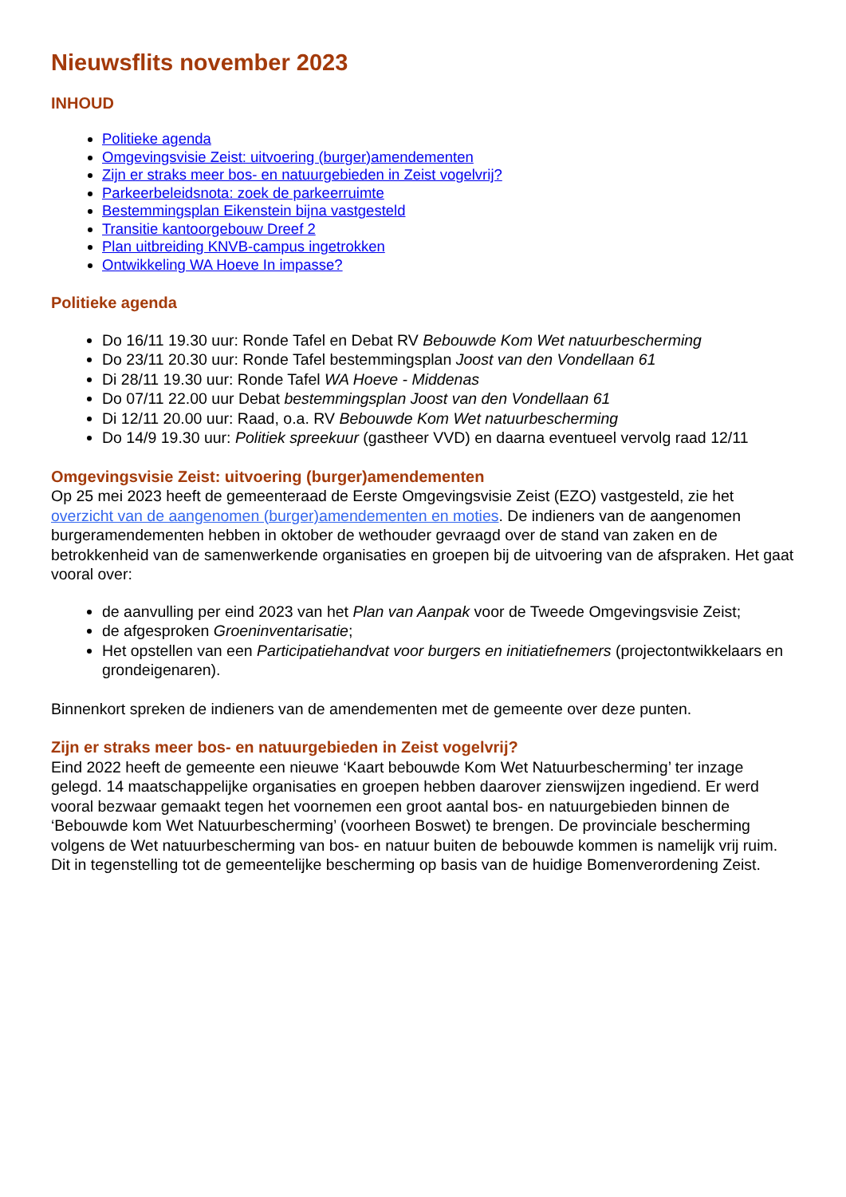Nieuwsflits november 2023
INHOUD
Politieke agenda
Omgevingsvisie Zeist: uitvoering (burger)amendementen
Zijn er straks meer bos- en natuurgebieden in Zeist vogelvrij?
Parkeerbeleidsnota: zoek de parkeerruimte
Bestemmingsplan Eikenstein bijna vastgesteld
Transitie kantoorgebouw Dreef 2
Plan uitbreiding KNVB-campus ingetrokken
Ontwikkeling WA Hoeve In impasse?
Politieke agenda
Do 16/11 19.30 uur: Ronde Tafel en Debat RV Bebouwde Kom Wet natuurbescherming
Do 23/11 20.30 uur: Ronde Tafel bestemmingsplan Joost van den Vondellaan 61
Di 28/11 19.30 uur: Ronde Tafel WA Hoeve - Middenas
Do 07/11 22.00 uur Debat bestemmingsplan Joost van den Vondellaan 61
Di 12/11 20.00 uur: Raad, o.a. RV Bebouwde Kom Wet natuurbescherming
Do 14/9 19.30 uur: Politiek spreekuur (gastheer VVD) en daarna eventueel vervolg raad 12/11
Omgevingsvisie Zeist: uitvoering (burger)amendementen
Op 25 mei 2023 heeft de gemeenteraad de Eerste Omgevingsvisie Zeist (EZO) vastgesteld, zie het overzicht van de aangenomen (burger)amendementen en moties. De indieners van de aangenomen burgeramendementen hebben in oktober de wethouder gevraagd over de stand van zaken en de betrokkenheid van de samenwerkende organisaties en groepen bij de uitvoering van de afspraken. Het gaat vooral over:
de aanvulling per eind 2023 van het Plan van Aanpak voor de Tweede Omgevingsvisie Zeist;
de afgesproken Groeninventarisatie;
Het opstellen van een Participatiehandvat voor burgers en initiatiefnemers (projectontwikkelaars en grondeigenaren).
Binnenkort spreken de indieners van de amendementen met de gemeente over deze punten.
Zijn er straks meer bos- en natuurgebieden in Zeist vogelvrij?
Eind 2022 heeft de gemeente een nieuwe ‘Kaart bebouwde Kom Wet Natuurbescherming’ ter inzage gelegd. 14 maatschappelijke organisaties en groepen hebben daarover zienswijzen ingediend. Er werd vooral bezwaar gemaakt tegen het voornemen een groot aantal bos- en natuurgebieden binnen de ‘Bebouwde kom Wet Natuurbescherming’ (voorheen Boswet) te brengen. De provinciale bescherming volgens de Wet natuurbescherming van bos- en natuur buiten de bebouwde kommen is namelijk vrij ruim. Dit in tegenstelling tot de gemeentelijke bescherming op basis van de huidige Bomenverordening Zeist.